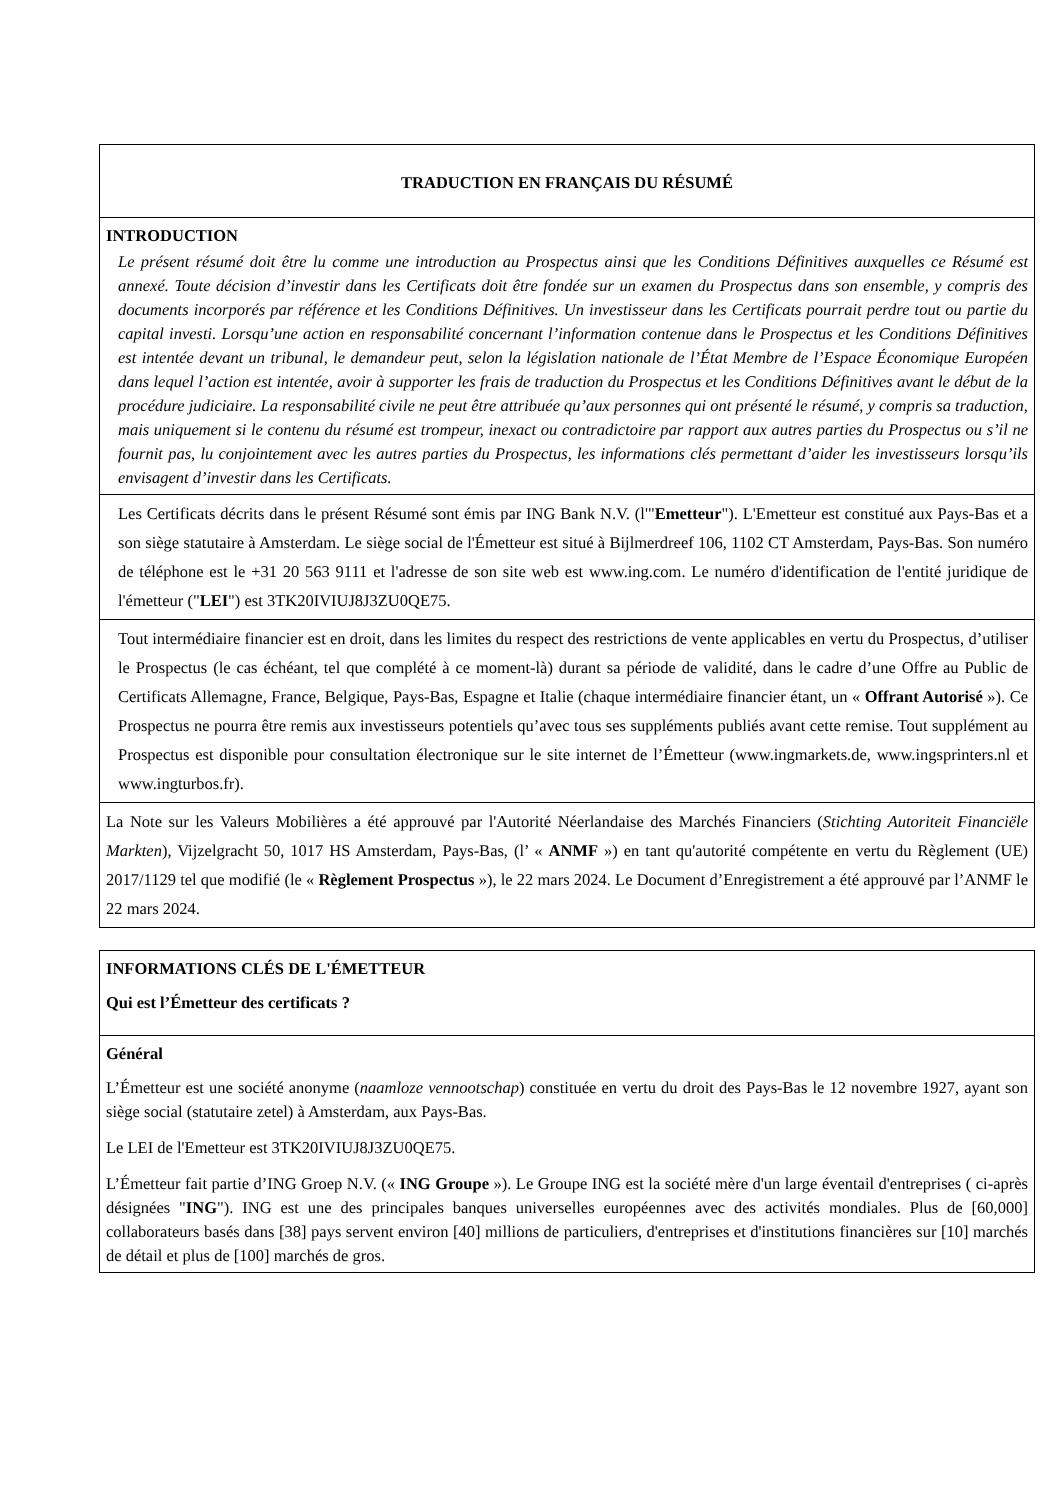TRADUCTION EN FRANÇAIS DU RÉSUMÉ
INTRODUCTION
Le présent résumé doit être lu comme une introduction au Prospectus ainsi que les Conditions Définitives auxquelles ce Résumé est annexé. Toute décision d’investir dans les Certificats doit être fondée sur un examen du Prospectus dans son ensemble, y compris des documents incorporés par référence et les Conditions Définitives. Un investisseur dans les Certificats pourrait perdre tout ou partie du capital investi. Lorsqu’une action en responsabilité concernant l’information contenue dans le Prospectus et les Conditions Définitives est intentée devant un tribunal, le demandeur peut, selon la législation nationale de l’État Membre de l’Espace Économique Européen dans lequel l’action est intentée, avoir à supporter les frais de traduction du Prospectus et les Conditions Définitives avant le début de la procédure judiciaire. La responsabilité civile ne peut être attribuée qu’aux personnes qui ont présenté le résumé, y compris sa traduction, mais uniquement si le contenu du résumé est trompeur, inexact ou contradictoire par rapport aux autres parties du Prospectus ou s’il ne fournit pas, lu conjointement avec les autres parties du Prospectus, les informations clés permettant d’aider les investisseurs lorsqu’ils envisagent d’investir dans les Certificats.
Les Certificats décrits dans le présent Résumé sont émis par ING Bank N.V. (l'"Emetteur"). L'Emetteur est constitué aux Pays-Bas et a son siège statutaire à Amsterdam. Le siège social de l'Émetteur est situé à Bijlmerdreef 106, 1102 CT Amsterdam, Pays-Bas. Son numéro de téléphone est le +31 20 563 9111 et l'adresse de son site web est www.ing.com. Le numéro d'identification de l'entité juridique de l'émetteur ("LEI") est 3TK20IVIUJ8J3ZU0QE75.
Tout intermédiaire financier est en droit, dans les limites du respect des restrictions de vente applicables en vertu du Prospectus, d’utiliser le Prospectus (le cas échéant, tel que complété à ce moment-là) durant sa période de validité, dans le cadre d’une Offre au Public de Certificats Allemagne, France, Belgique, Pays-Bas, Espagne et Italie (chaque intermédiaire financier étant, un « Offrant Autorisé »). Ce Prospectus ne pourra être remis aux investisseurs potentiels qu’avec tous ses suppléments publiés avant cette remise. Tout supplément au Prospectus est disponible pour consultation électronique sur le site internet de l’Émetteur (www.ingmarkets.de, www.ingsprinters.nl et www.ingturbos.fr).
La Note sur les Valeurs Mobilières a été approuvé par l'Autorité Néerlandaise des Marchés Financiers (Stichting Autoriteit Financiële Markten), Vijzelgracht 50, 1017 HS Amsterdam, Pays-Bas, (l’ « ANMF ») en tant qu'autorité compétente en vertu du Règlement (UE) 2017/1129 tel que modifié (le « Règlement Prospectus »), le 22 mars 2024. Le Document d’Enregistrement a été approuvé par l’ANMF le 22 mars 2024.
INFORMATIONS CLÉS DE L'ÉMETTEUR
Qui est l’Émetteur des certificats ?
Général
L’Émetteur est une société anonyme (naamloze vennootschap) constituée en vertu du droit des Pays-Bas le 12 novembre 1927, ayant son siège social (statutaire zetel) à Amsterdam, aux Pays-Bas.
Le LEI de l'Emetteur est 3TK20IVIUJ8J3ZU0QE75.
L’Émetteur fait partie d’ING Groep N.V. (« ING Groupe »). Le Groupe ING est la société mère d'un large éventail d'entreprises ( ci-après désignées "ING"). ING est une des principales banques universelles européennes avec des activités mondiales. Plus de [60,000] collaborateurs basés dans [38] pays servent environ [40] millions de particuliers, d'entreprises et d'institutions financières sur [10] marchés de détail et plus de [100] marchés de gros.